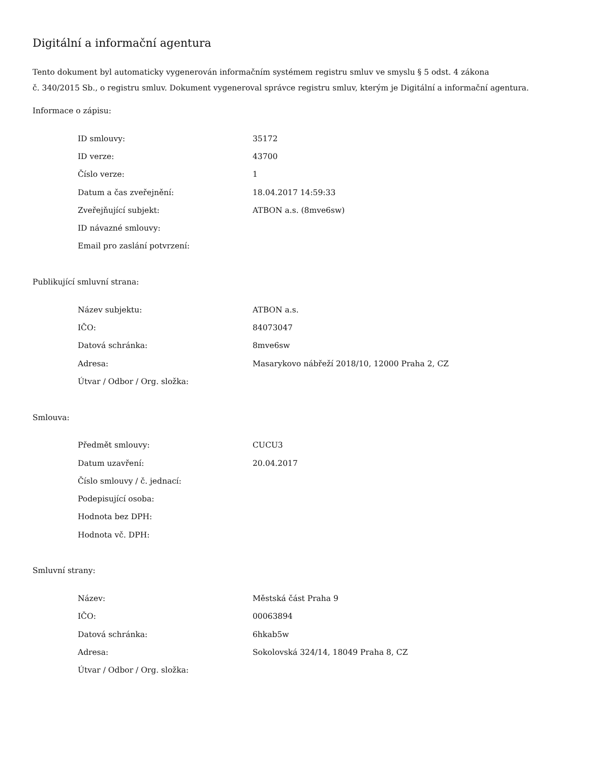Digitální a informační agentura
Tento dokument byl automaticky vygenerován informačním systémem registru smluv ve smyslu § 5 odst. 4 zákona
č. 340/2015 Sb., o registru smluv. Dokument vygeneroval správce registru smluv, kterým je Digitální a informační agentura.
Informace o zápisu:
| ID smlouvy: | 35172 |
| ID verze: | 43700 |
| Číslo verze: | 1 |
| Datum a čas zveřejnění: | 18.04.2017 14:59:33 |
| Zveřejňující subjekt: | ATBON a.s. (8mve6sw) |
| ID návazné smlouvy: | |
| Email pro zaslání potvrzení: | |
Publikující smluvní strana:
| Název subjektu: | ATBON a.s. |
| IČO: | 84073047 |
| Datová schránka: | 8mve6sw |
| Adresa: | Masarykovo nábřeží 2018/10, 12000 Praha 2, CZ |
| Útvar / Odbor / Org. složka: | |
Smlouva:
| Předmět smlouvy: | CUCU3 |
| Datum uzavření: | 20.04.2017 |
| Číslo smlouvy / č. jednací: | |
| Podepisující osoba: | |
| Hodnota bez DPH: | |
| Hodnota vč. DPH: | |
Smluvní strany:
| Název: | Městská část Praha 9 |
| IČO: | 00063894 |
| Datová schránka: | 6hkab5w |
| Adresa: | Sokolovská 324/14, 18049 Praha 8, CZ |
| Útvar / Odbor / Org. složka: | |